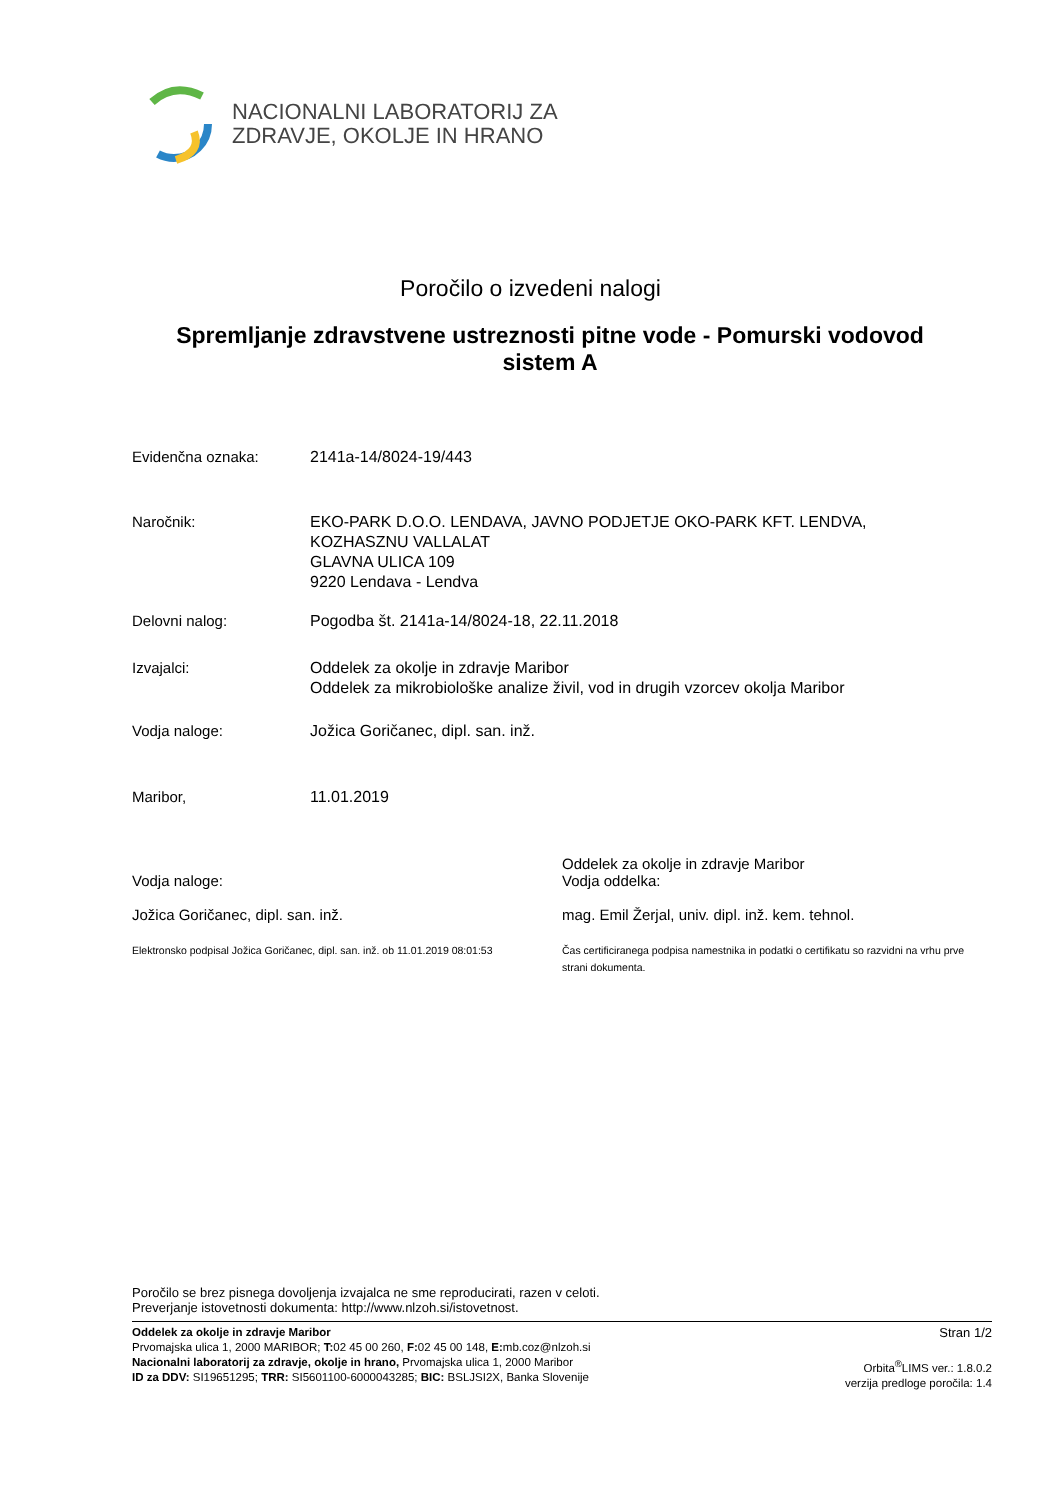NACIONALNI LABORATORIJ ZA
ZDRAVJE, OKOLJE IN HRANO
Poročilo o izvedeni nalogi
Spremljanje zdravstvene ustreznosti pitne vode - Pomurski vodovod sistem A
Evidenčna oznaka: 2141a-14/8024-19/443
Naročnik: EKO-PARK D.O.O. LENDAVA, JAVNO PODJETJE OKO-PARK KFT. LENDVA,
KOZHASZNU VALLALAT
GLAVNA ULICA 109
9220 Lendava - Lendva
Delovni nalog: Pogodba št. 2141a-14/8024-18, 22.11.2018
Izvajalci: Oddelek za okolje in zdravje Maribor
Oddelek za mikrobiološke analize živil, vod in drugih vzorcev okolja Maribor
Vodja naloge: Jožica Goričanec, dipl. san. inž.
Maribor, 11.01.2019
Vodja naloge:
Jožica Goričanec, dipl. san. inž.
Elektronsko podpisal Jožica Goričanec, dipl. san. inž. ob 11.01.2019 08:01:53
Oddelek za okolje in zdravje Maribor
Vodja oddelka:
mag. Emil Žerjal, univ. dipl. inž. kem. tehnol.
Čas certificiranega podpisa namestnika in podatki o certifikatu so razvidni na vrhu prve strani dokumenta.
Poročilo se brez pisnega dovoljenja izvajalca ne sme reproducirati, razen v celoti.
Preverjanje istovetnosti dokumenta: http://www.nlzoh.si/istovetnost.
Oddelek za okolje in zdravje Maribor
Prvomajska ulica 1, 2000 MARIBOR; T: 02 45 00 260, F: 02 45 00 148, E: mb.coz@nlzoh.si
Nacionalni laboratorij za zdravje, okolje in hrano, Prvomajska ulica 1, 2000 Maribor
ID za DDV: SI19651295; TRR: SI5601100-6000043285; BIC: BSLJSI2X, Banka Slovenije
Stran 1/2
Orbita<sup>®</sup>LIMS ver.: 1.8.0.2
verzija predloge poročila: 1.4